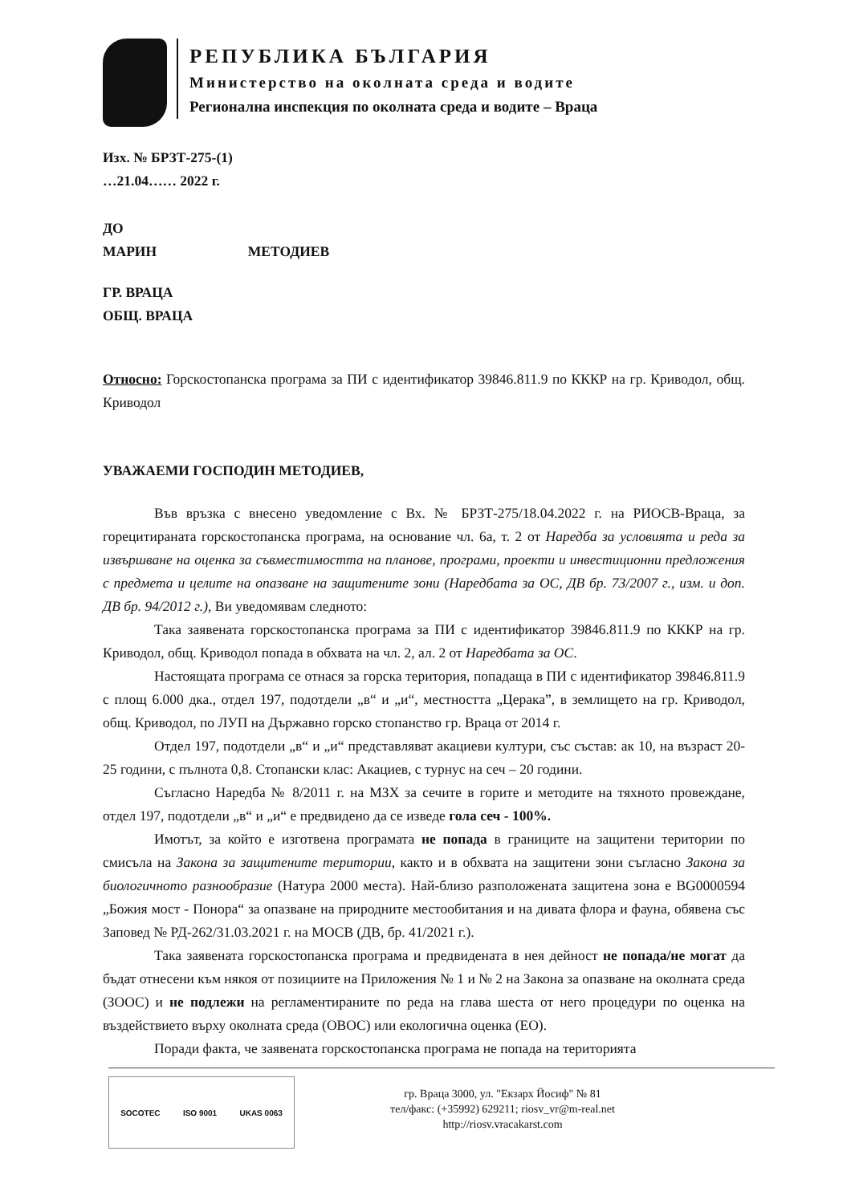РЕПУБЛИКА БЪЛГАРИЯ
Министерство на околната среда и водите
Регионална инспекция по околната среда и водите – Враца
Изх. № БРЗТ-275-(1)
…21.04…… 2022 г.
ДО
МАРИН МЕТОДИЕВ
ГР. ВРАЦА
ОБЩ. ВРАЦА
Относно: Горскостопанска програма за ПИ с идентификатор 39846.811.9 по КККР на гр. Криводол, общ. Криводол
УВАЖАЕМИ ГОСПОДИН МЕТОДИЕВ,
Във връзка с внесено уведомление с Вх. № БРЗТ-275/18.04.2022 г. на РИОСВ-Враца, за горецитираната горскостопанска програма, на основание чл. 6а, т. 2 от Наредба за условията и реда за извършване на оценка за съвместимостта на планове, програми, проекти и инвестиционни предложения с предмета и целите на опазване на защитените зони (Наредбата за ОС, ДВ бр. 73/2007 г., изм. и доп. ДВ бр. 94/2012 г.), Ви уведомявам следното:
Така заявената горскостопанска програма за ПИ с идентификатор 39846.811.9 по КККР на гр. Криводол, общ. Криводол попада в обхвата на чл. 2, ал. 2 от Наредбата за ОС.
Настоящата програма се отнася за горска територия, попадаща в ПИ с идентификатор 39846.811.9 с площ 6.000 дка., отдел 197, подотдели „в“ и „и“, местността „Церака”, в землището на гр. Криводол, общ. Криводол, по ЛУП на Държавно горско стопанство гр. Враца от 2014 г.
Отдел 197, подотдели „в“ и „и“ представляват акациеви култури, със състав: ак 10, на възраст 20-25 години, с пълнота 0,8. Стопански клас: Акациев, с турнус на сеч – 20 години.
Съгласно Наредба № 8/2011 г. на МЗХ за сечите в горите и методите на тяхното провеждане, отдел 197, подотдели „в“ и „и“ е предвидено да се изведе гола сеч - 100%.
Имотът, за който е изготвена програмата не попада в границите на защитени територии по смисъла на Закона за защитените територии, както и в обхвата на защитени зони съгласно Закона за биологичното разнообразие (Натура 2000 места). Най-близо разположената защитена зона е BG0000594 „Божия мост - Понора“ за опазване на природните местообитания и на дивата флора и фауна, обявена със Заповед № РД-262/31.03.2021 г. на МОСВ (ДВ, бр. 41/2021 г.).
Така заявената горскостопанска програма и предвидената в нея дейност не попада/не могат да бъдат отнесени към някоя от позициите на Приложения № 1 и № 2 на Закона за опазване на околната среда (ЗООС) и не подлежи на регламентираните по реда на глава шеста от него процедури по оценка на въздействието върху околната среда (ОВОС) или екологична оценка (ЕО).
Поради факта, че заявената горскостопанска програма не попада на територията
SOCOTEC ISO 9001 UKAS 0063
гр. Враца 3000, ул. "Екзарх Йосиф" № 81
тел/факс: (+35992) 629211; riosv_vr@m-real.net
http://riosv.vracakarst.com